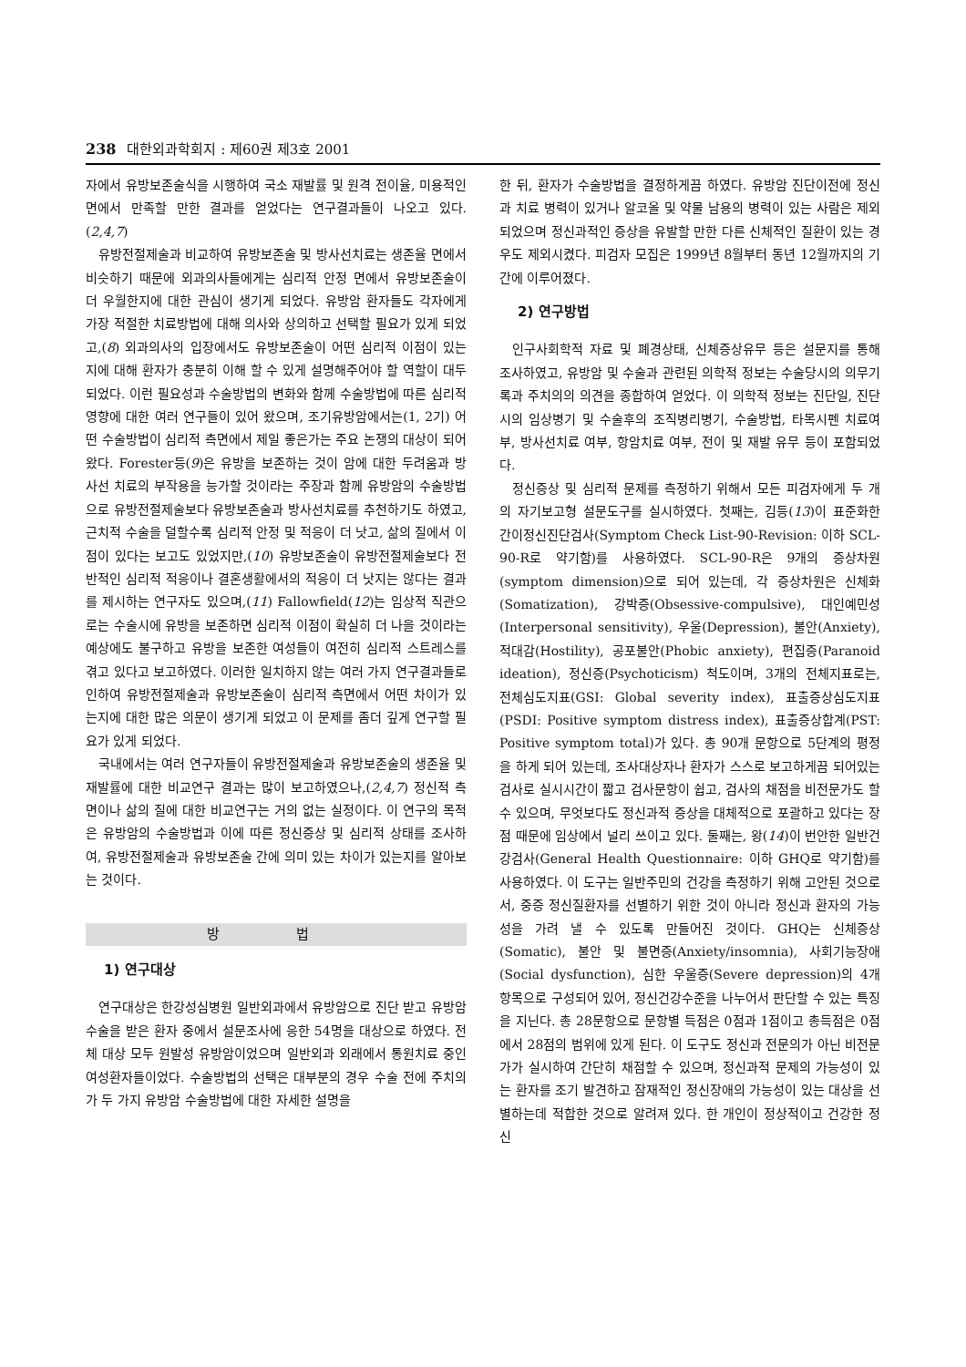238 대한외과학회지 : 제60권 제3호 2001
자에서 유방보존술식을 시행하여 국소 재발률 및 원격 전이율, 미용적인 면에서 만족할 만한 결과를 얻었다는 연구결과들이 나오고 있다.(2,4,7)
유방전절제술과 비교하여 유방보존술 및 방사선치료는 생존율 면에서 비슷하기 때문에 외과의사들에게는 심리적 안정 면에서 유방보존술이 더 우월한지에 대한 관심이 생기게 되었다. 유방암 환자들도 각자에게 가장 적절한 치료방법에 대해 의사와 상의하고 선택할 필요가 있게 되었고,(8) 외과의사의 입장에서도 유방보존술이 어떤 심리적 이점이 있는지에 대해 환자가 충분히 이해 할 수 있게 설명해주어야 할 역할이 대두되었다. 이런 필요성과 수술방법의 변화와 함께 수술방법에 따른 심리적 영향에 대한 여러 연구들이 있어 왔으며, 조기유방암에서는(1, 2기) 어떤 수술방법이 심리적 측면에서 제일 좋은가는 주요 논쟁의 대상이 되어 왔다. Forester등(9)은 유방을 보존하는 것이 암에 대한 두려움과 방사선 치료의 부작용을 능가할 것이라는 주장과 함께 유방암의 수술방법으로 유방전절제술보다 유방보존술과 방사선치료를 추천하기도 하였고, 근치적 수술을 덜할수록 심리적 안정 및 적응이 더 낫고, 삶의 질에서 이점이 있다는 보고도 있었지만,(10) 유방보존술이 유방전절제술보다 전반적인 심리적 적응이나 결혼생활에서의 적응이 더 낫지는 않다는 결과를 제시하는 연구자도 있으며,(11) Fallowfield(12)는 임상적 직관으로는 수술시에 유방을 보존하면 심리적 이점이 확실히 더 나을 것이라는 예상에도 불구하고 유방을 보존한 여성들이 여전히 심리적 스트레스를 겪고 있다고 보고하였다. 이러한 일치하지 않는 여러 가지 연구결과들로 인하여 유방전절제술과 유방보존술이 심리적 측면에서 어떤 차이가 있는지에 대한 많은 의문이 생기게 되었고 이 문제를 좀더 깊게 연구할 필요가 있게 되었다.
국내에서는 여러 연구자들이 유방전절제술과 유방보존술의 생존율 및 재발률에 대한 비교연구 결과는 많이 보고하였으나,(2,4,7) 정신적 측면이나 삶의 질에 대한 비교연구는 거의 없는 실정이다. 이 연구의 목적은 유방암의 수술방법과 이에 따른 정신증상 및 심리적 상태를 조사하여, 유방전절제술과 유방보존술 간에 의미 있는 차이가 있는지를 알아보는 것이다.
방 법
1) 연구대상
연구대상은 한강성심병원 일반외과에서 유방암으로 진단 받고 유방암 수술을 받은 환자 중에서 설문조사에 응한 54명을 대상으로 하였다. 전체 대상 모두 원발성 유방암이었으며 일반외과 외래에서 통원치료 중인 여성환자들이었다. 수술방법의 선택은 대부분의 경우 수술 전에 주치의가 두 가지 유방암 수술방법에 대한 자세한 설명을
한 뒤, 환자가 수술방법을 결정하게끔 하였다. 유방암 진단이전에 정신과 치료 병력이 있거나 알코올 및 약물 남용의 병력이 있는 사람은 제외되었으며 정신과적인 증상을 유발할 만한 다른 신체적인 질환이 있는 경우도 제외시켰다. 피검자 모집은 1999년 8월부터 동년 12월까지의 기간에 이루어졌다.
2) 연구방법
인구사회학적 자료 및 폐경상태, 신체증상유무 등은 설문지를 통해 조사하였고, 유방암 및 수술과 관련된 의학적 정보는 수술당시의 의무기록과 주치의의 의견을 종합하여 얻었다. 이 의학적 정보는 진단일, 진단시의 임상병기 및 수술후의 조직병리병기, 수술방법, 타목시펜 치료여부, 방사선치료 여부, 항암치료 여부, 전이 및 재발 유무 등이 포함되었다.
정신증상 및 심리적 문제를 측정하기 위해서 모든 피검자에게 두 개의 자기보고형 설문도구를 실시하였다. 첫째는, 김등(13)이 표준화한 간이정신진단검사(Symptom Check List-90-Revision: 이하 SCL-90-R로 약기함)를 사용하였다. SCL-90-R은 9개의 증상차원(symptom dimension)으로 되어 있는데, 각 증상차원은 신체화(Somatization), 강박증(Obsessive-compulsive), 대인예민성(Interpersonal sensitivity), 우울(Depression), 불안(Anxiety), 적대감(Hostility), 공포불안(Phobic anxiety), 편집증(Paranoid ideation), 정신증(Psychoticism) 척도이며, 3개의 전체지표로는, 전체심도지표(GSI: Global severity index), 표출증상심도지표(PSDI: Positive symptom distress index), 표출증상합계(PST: Positive symptom total)가 있다. 총 90개 문항으로 5단계의 평정을 하게 되어 있는데, 조사대상자나 환자가 스스로 보고하게끔 되어있는 검사로 실시시간이 짧고 검사문항이 쉽고, 검사의 채점을 비전문가도 할 수 있으며, 무엇보다도 정신과적 증상을 대체적으로 포괄하고 있다는 장점 때문에 임상에서 널리 쓰이고 있다. 둘째는, 왕(14)이 번안한 일반건강검사(General Health Questionnaire: 이하 GHQ로 약기함)를 사용하였다. 이 도구는 일반주민의 건강을 측정하기 위해 고안된 것으로서, 중증 정신질환자를 선별하기 위한 것이 아니라 정신과 환자의 가능성을 가려 낼 수 있도록 만들어진 것이다. GHQ는 신체증상(Somatic), 불안 및 불면증(Anxiety/insomnia), 사회기능장애(Social dysfunction), 심한 우울증(Severe depression)의 4개 항목으로 구성되어 있어, 정신건강수준을 나누어서 판단할 수 있는 특징을 지닌다. 총 28문항으로 문항별 득점은 0점과 1점이고 총득점은 0점에서 28점의 범위에 있게 된다. 이 도구도 정신과 전문의가 아닌 비전문가가 실시하여 간단히 채점할 수 있으며, 정신과적 문제의 가능성이 있는 환자를 조기 발견하고 잠재적인 정신장애의 가능성이 있는 대상을 선별하는데 적합한 것으로 알려져 있다. 한 개인이 정상적이고 건강한 정신